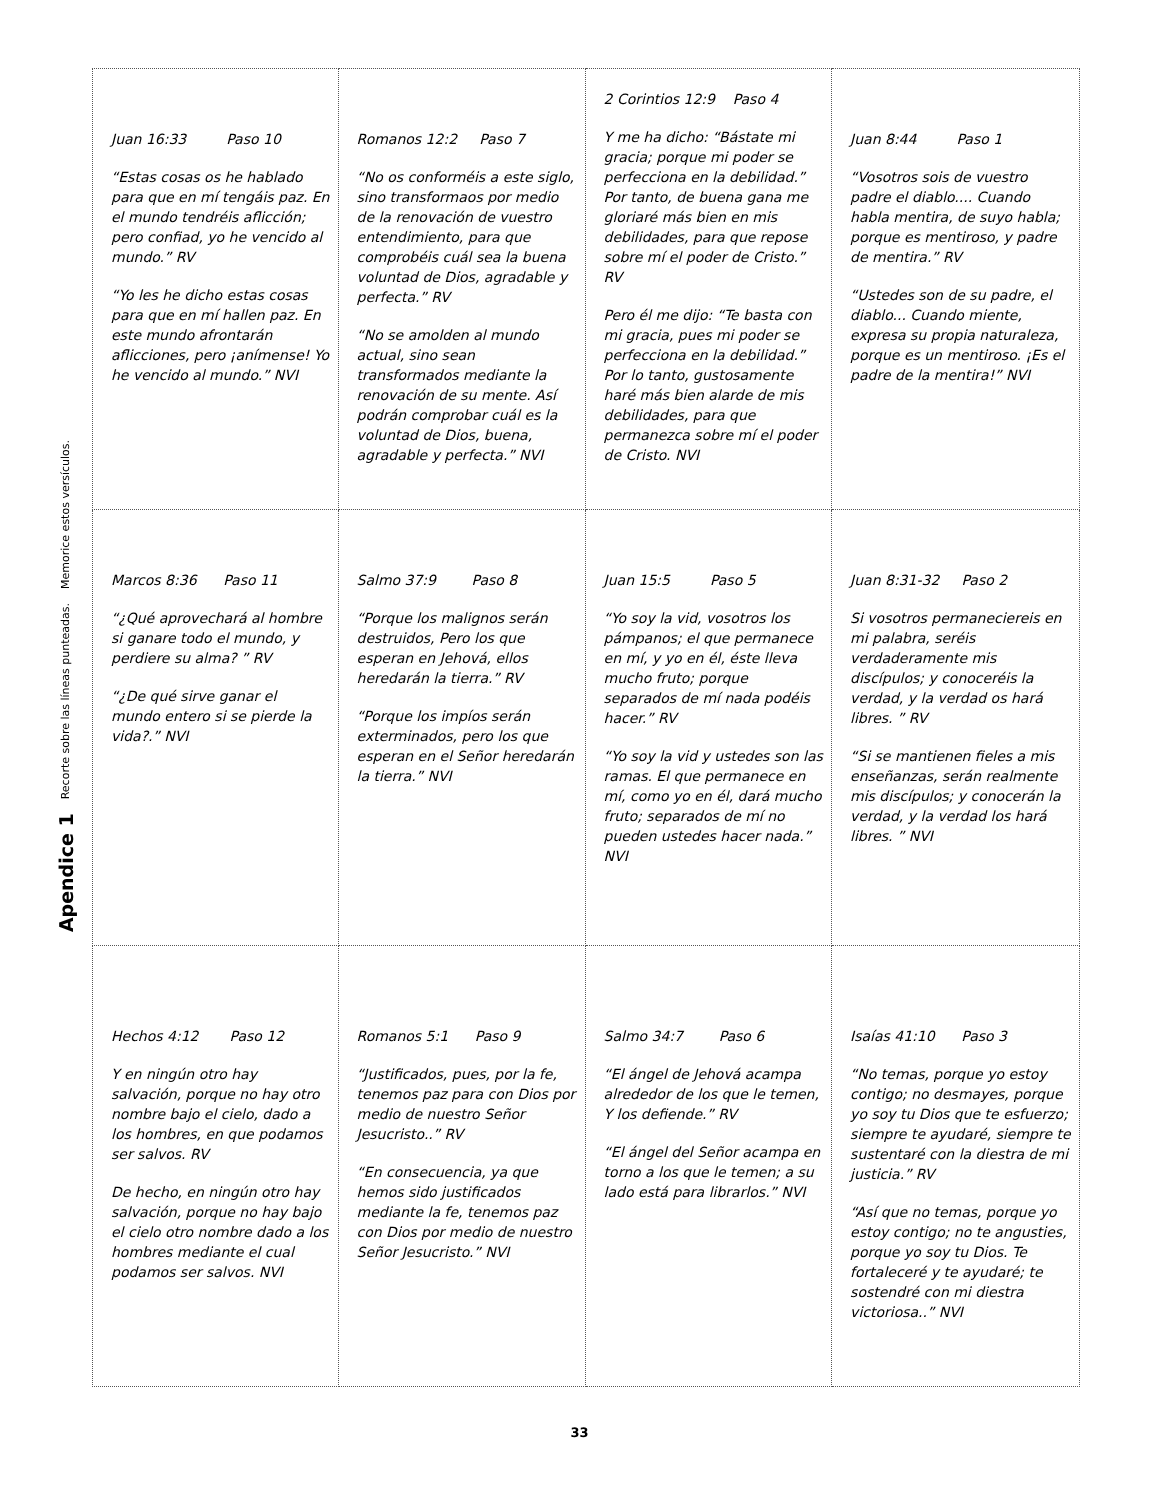Apendice 1 Recorte sobre las líneas punteadas. Memorice estos versículos.
| Juan 16:33 Paso 10 “Estas cosas os he hablado para que en mí tengáis paz. En el mundo tendréis aflicción; pero confiad, yo he vencido al mundo.” RV “Yo les he dicho estas cosas para que en mí hallen paz. En este mundo afrontarán aflicciones, pero ¡anímense! Yo he vencido al mundo.” NVI | Romanos 12:2 Paso 7 “No os conforméis a este siglo, sino transformaos por medio de la renovación de vuestro entendimiento, para que comprobéis cuál sea la buena voluntad de Dios, agradable y perfecta.” RV “No se amolden al mundo actual, sino sean transformados mediante la renovación de su mente. Así podrán comprobar cuál es la voluntad de Dios, buena, agradable y perfecta.” NVI | 2 Corintios 12:9 Paso 4 Y me ha dicho: “Bástate mi gracia; porque mi poder se perfecciona en la debilidad.” Por tanto, de buena gana me gloriaré más bien en mis debilidades, para que repose sobre mí el poder de Cristo.” RV Pero él me dijo: “Te basta con mi gracia, pues mi poder se perfecciona en la debilidad.” Por lo tanto, gustosamente haré más bien alarde de mis debilidades, para que permanezca sobre mí el poder de Cristo. NVI | Juan 8:44 Paso 1 “Vosotros sois de vuestro padre el diablo.... Cuando habla mentira, de suyo habla; porque es mentiroso, y padre de mentira.” RV “Ustedes son de su padre, el diablo... Cuando miente, expresa su propia naturaleza, porque es un mentiroso. ¡Es el padre de la mentira!” NVI |
| Marcos 8:36 Paso 11 “¿Qué aprovechará al hombre si ganare todo el mundo, y perdiere su alma? ” RV “¿De qué sirve ganar el mundo entero si se pierde la vida?.” NVI | Salmo 37:9 Paso 8 “Porque los malignos serán destruidos, Pero los que esperan en Jehová, ellos heredarán la tierra.” RV “Porque los impíos serán exterminados, pero los que esperan en el Señor heredarán la tierra.” NVI | Juan 15:5 Paso 5 “Yo soy la vid, vosotros los pámpanos; el que permanece en mí, y yo en él, éste lleva mucho fruto; porque separados de mí nada podéis hacer.” RV “Yo soy la vid y ustedes son las ramas. El que permanece en mí, como yo en él, dará mucho fruto; separados de mí no pueden ustedes hacer nada.” NVI | Juan 8:31-32 Paso 2 Si vosotros permaneciereis en mi palabra, seréis verdaderamente mis discípulos; y conoceréis la verdad, y la verdad os hará libres. ” RV “Si se mantienen fieles a mis enseñanzas, serán realmente mis discípulos; y conocerán la verdad, y la verdad los hará libres. ” NVI |
| Hechos 4:12 Paso 12 Y en ningún otro hay salvación, porque no hay otro nombre bajo el cielo, dado a los hombres, en que podamos ser salvos. RV De hecho, en ningún otro hay salvación, porque no hay bajo el cielo otro nombre dado a los hombres mediante el cual podamos ser salvos. NVI | Romanos 5:1 Paso 9 “Justificados, pues, por la fe, tenemos paz para con Dios por medio de nuestro Señor Jesucristo..” RV “En consecuencia, ya que hemos sido justificados mediante la fe, tenemos paz con Dios por medio de nuestro Señor Jesucristo.” NVI | Salmo 34:7 Paso 6 “El ángel de Jehová acampa alrededor de los que le temen, Y los defiende.” RV “El ángel del Señor acampa en torno a los que le temen; a su lado está para librarlos.” NVI | Isaías 41:10 Paso 3 “No temas, porque yo estoy contigo; no desmayes, porque yo soy tu Dios que te esfuerzo; siempre te ayudaré, siempre te sustentaré con la diestra de mi justicia.” RV “Así que no temas, porque yo estoy contigo; no te angusties, porque yo soy tu Dios. Te fortaleceré y te ayudaré; te sostendré con mi diestra victoriosa..” NVI |
33